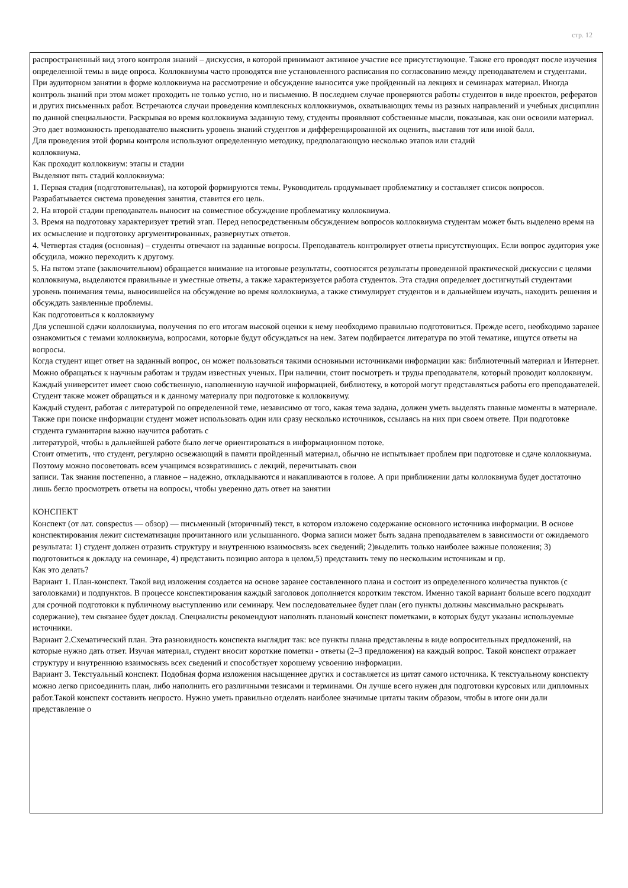стр. 12
распространенный вид этого контроля знаний – дискуссия, в которой принимают активное участие все присутствующие. Также его проводят после изучения определенной темы в виде опроса. Коллоквиумы часто проводятся вне установленного расписания по согласованию между преподавателем и студентами.
При аудиторном занятии в форме коллоквиума на рассмотрение и обсуждение выносится уже пройденный на лекциях и семинарах материал. Иногда контроль знаний при этом может проходить не только устно, но и письменно. В последнем случае проверяются работы студентов в виде проектов, рефератов и других письменных работ. Встречаются случаи проведения комплексных коллоквиумов, охватывающих темы из разных направлений и учебных дисциплин по данной специальности. Раскрывая во время коллоквиума заданную тему, студенты проявляют собственные мысли, показывая, как они освоили материал. Это дает возможность преподавателю выяснить уровень знаний студентов и дифференцированной их оценить, выставив тот или иной балл.
Для проведения этой формы контроля используют определенную методику, предполагающую несколько этапов или стадий
коллоквиума.
Как проходит коллоквиум: этапы и стадии
Выделяют пять стадий коллоквиума:
1. Первая стадия (подготовительная), на которой формируются темы. Руководитель продумывает проблематику и составляет список вопросов. Разрабатывается система проведения занятия, ставится его цель.
2. На второй стадии преподаватель выносит на совместное обсуждение проблематику коллоквиума.
3. Время на подготовку характеризует третий этап. Перед непосредственным обсуждением вопросов коллоквиума студентам может быть выделено время на их осмысление и подготовку аргументированных, развернутых ответов.
4. Четвертая стадия (основная) – студенты отвечают на заданные вопросы. Преподаватель контролирует ответы присутствующих. Если вопрос аудитория уже обсудила, можно переходить к другому.
5. На пятом этапе (заключительном) обращается внимание на итоговые результаты, соотносятся результаты проведенной практической дискуссии с целями коллоквиума, выделяются правильные и уместные ответы, а также характеризуется работа студентов. Эта стадия определяет достигнутый студентами уровень понимания темы, выносившейся на обсуждение во время коллоквиума, а также стимулирует студентов и в дальнейшем изучать, находить решения и обсуждать заявленные проблемы.
Как подготовиться к коллоквиуму
Для успешной сдачи коллоквиума, получения по его итогам высокой оценки к нему необходимо правильно подготовиться. Прежде всего, необходимо заранее ознакомиться с темами коллоквиума, вопросами, которые будут обсуждаться на нем. Затем подбирается литература по этой тематике, ищутся ответы на вопросы.
Когда студент ищет ответ на заданный вопрос, он может пользоваться такими основными источниками информации как: библиотечный материал и Интернет. Можно обращаться к научным работам и трудам известных ученых. При наличии, стоит посмотреть и труды преподавателя, который проводит коллоквиум. Каждый университет имеет свою собственную, наполненную научной информацией, библиотеку, в которой могут представляться работы его преподавателей. Студент также может обращаться и к данному материалу при подготовке к коллоквиуму.
Каждый студент, работая с литературой по определенной теме, независимо от того, какая тема задана, должен уметь выделять главные моменты в материале. Также при поиске информации студент может использовать один или сразу несколько источников, ссылаясь на них при своем ответе. При подготовке студента гуманитария важно научится работать с
литературой, чтобы в дальнейшей работе было легче ориентироваться в информационном потоке.
Стоит отметить, что студент, регулярно освежающий в памяти пройденный материал, обычно не испытывает проблем при подготовке и сдаче коллоквиума. Поэтому можно посоветовать всем учащимся возвратившись с лекций, перечитывать свои
записи. Так знания постепенно, а главное – надежно, откладываются и накапливаются в голове. А при приближении даты коллоквиума будет достаточно лишь бегло просмотреть ответы на вопросы, чтобы уверенно дать ответ на занятии
КОНСПЕКТ
Конспект (от лат. conspectus — обзор) — письменный (вторичный) текст, в котором изложено содержание основного источника информации. В основе конспектирования лежит систематизация прочитанного или услышанного. Форма записи может быть задана преподавателем в зависимости от ожидаемого результата: 1) студент должен отразить структуру и внутреннюю взаимосвязь всех сведений; 2)выделить только наиболее важные положения; 3) подготовиться к докладу на семинаре, 4) представить позицию автора в целом,5) представить тему по нескольким источникам и пр.
Как это делать?
Вариант 1. План-конспект. Такой вид изложения создается на основе заранее составленного плана и состоит из определенного количества пунктов (с заголовками) и подпунктов. В процессе конспектирования каждый заголовок дополняется коротким текстом. Именно такой вариант больше всего подходит для срочной подготовки к публичному выступлению или семинару. Чем последовательнее будет план (его пункты должны максимально раскрывать содержание), тем связанее будет доклад. Специалисты рекомендуют наполнять плановый конспект пометками, в которых будут указаны используемые источники.
Вариант 2.Схематический план. Эта разновидность конспекта выглядит так: все пункты плана представлены в виде вопросительных предложений, на которые нужно дать ответ. Изучая материал, студент вносит короткие пометки - ответы (2–3 предложения) на каждый вопрос. Такой конспект отражает структуру и внутреннюю взаимосвязь всех сведений и способствует хорошему усвоению информации.
Вариант 3. Текстуальный конспект. Подобная форма изложения насыщеннее других и составляется из цитат самого источника. К текстуальному конспекту можно легко присоединить план, либо наполнить его различными тезисами и терминами. Он лучше всего нужен для подготовки курсовых или дипломных работ.Такой конспект составить непросто. Нужно уметь правильно отделять наиболее значимые цитаты таким образом, чтобы в итоге они дали представление о